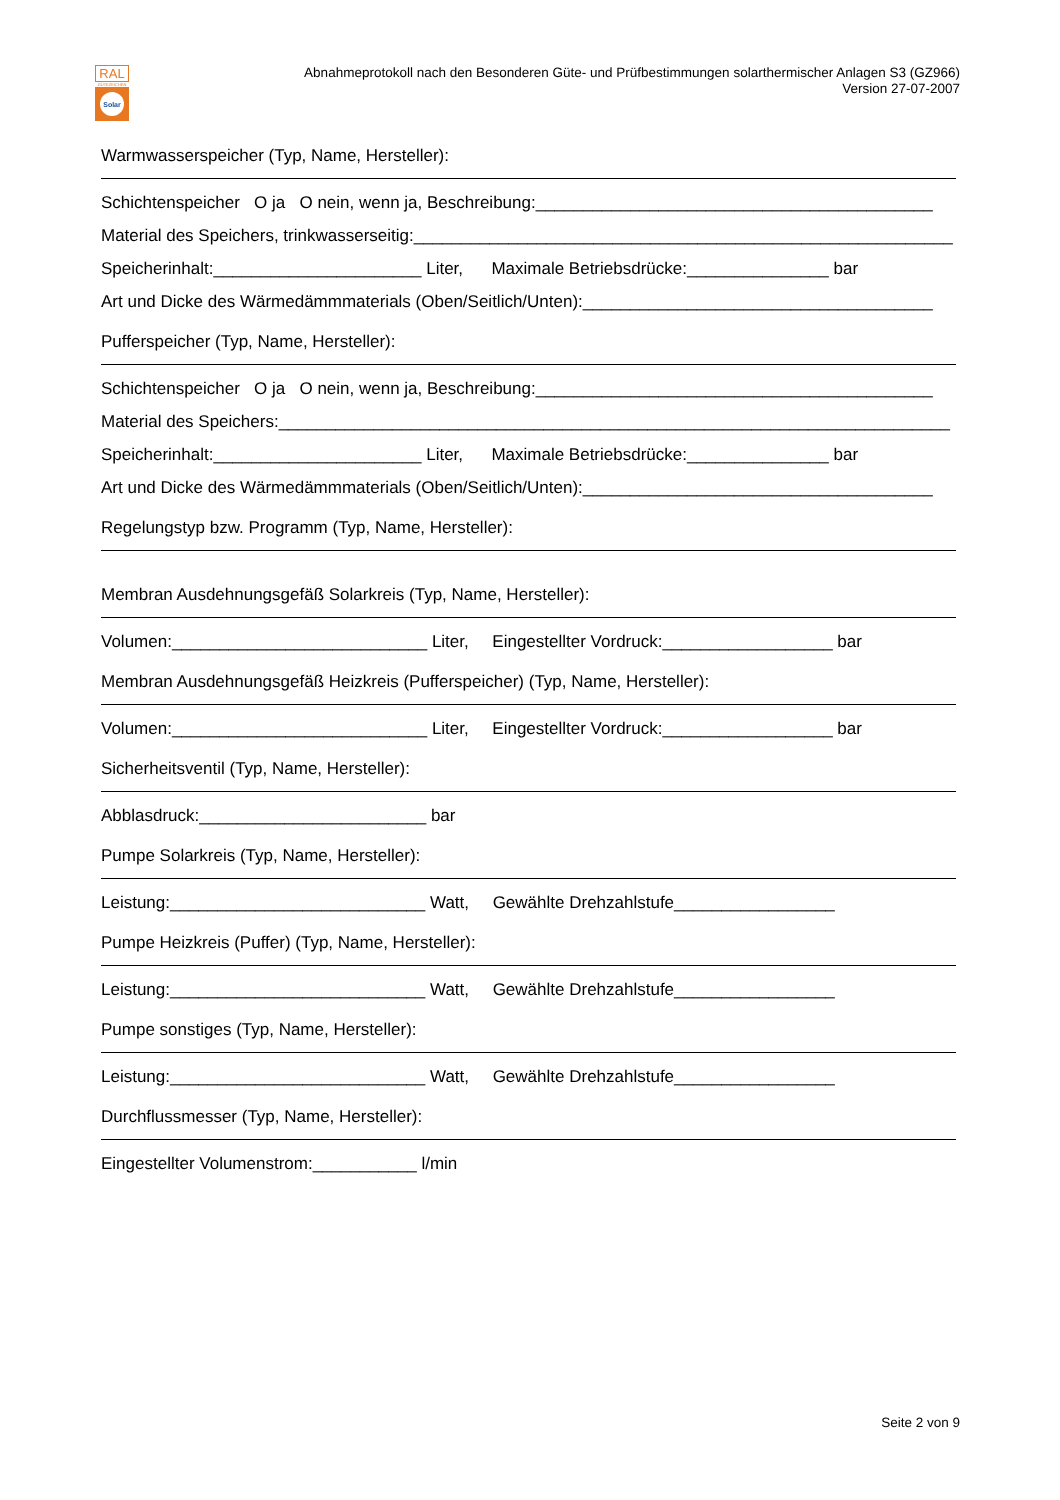RAL
GÜTEZEICHEN
Solar
Abnahmeprotokoll nach den Besonderen Güte- und Prüfbestimmungen solarthermischer Anlagen S3 (GZ966)
Version 27-07-2007
Warmwasserspeicher (Typ, Name, Hersteller):
Schichtenspeicher O ja O nein, wenn ja, Beschreibung:__________________________________________
Material des Speichers, trinkwasserseitig:_________________________________________________________
Speicherinhalt:______________________ Liter, Maximale Betriebsdrücke:_______________ bar
Art und Dicke des Wärmedämmmaterials (Oben/Seitlich/Unten):_____________________________________
Pufferspeicher (Typ, Name, Hersteller):
Schichtenspeicher O ja O nein, wenn ja, Beschreibung:__________________________________________
Material des Speichers:_______________________________________________________________________
Speicherinhalt:______________________ Liter, Maximale Betriebsdrücke:_______________ bar
Art und Dicke des Wärmedämmmaterials (Oben/Seitlich/Unten):_____________________________________
Regelungstyp bzw. Programm (Typ, Name, Hersteller):
Membran Ausdehnungsgefäß Solarkreis (Typ, Name, Hersteller):
Volumen:___________________________ Liter, Eingestellter Vordruck:__________________ bar
Membran Ausdehnungsgefäß Heizkreis (Pufferspeicher) (Typ, Name, Hersteller):
Volumen:___________________________ Liter, Eingestellter Vordruck:__________________ bar
Sicherheitsventil (Typ, Name, Hersteller):
Abblasdruck:________________________ bar
Pumpe Solarkreis (Typ, Name, Hersteller):
Leistung:___________________________ Watt, Gewählte Drehzahlstufe_________________
Pumpe Heizkreis (Puffer) (Typ, Name, Hersteller):
Leistung:___________________________ Watt, Gewählte Drehzahlstufe_________________
Pumpe sonstiges (Typ, Name, Hersteller):
Leistung:___________________________ Watt, Gewählte Drehzahlstufe_________________
Durchflussmesser (Typ, Name, Hersteller):
Eingestellter Volumenstrom:___________ l/min
Seite 2 von 9